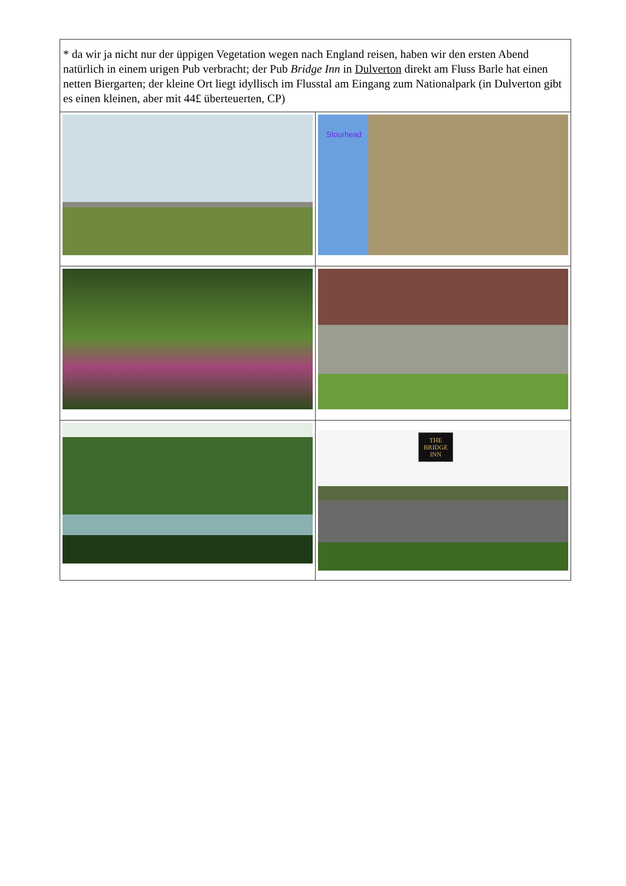| * da wir ja nicht nur der üppigen Vegetation wegen nach England reisen, haben wir den ersten Abend natürlich in einem urigen Pub verbracht; der Pub Bridge Inn in Dulverton direkt am Fluss Barle hat einen netten Biergarten; der kleine Ort liegt idyllisch im Flusstal am Eingang zum Nationalpark (in Dulverton gibt es einen kleinen, aber mit 44£ überteuerten, CP) | |
| | Stourhead |
| | THE BRIDGE INN |